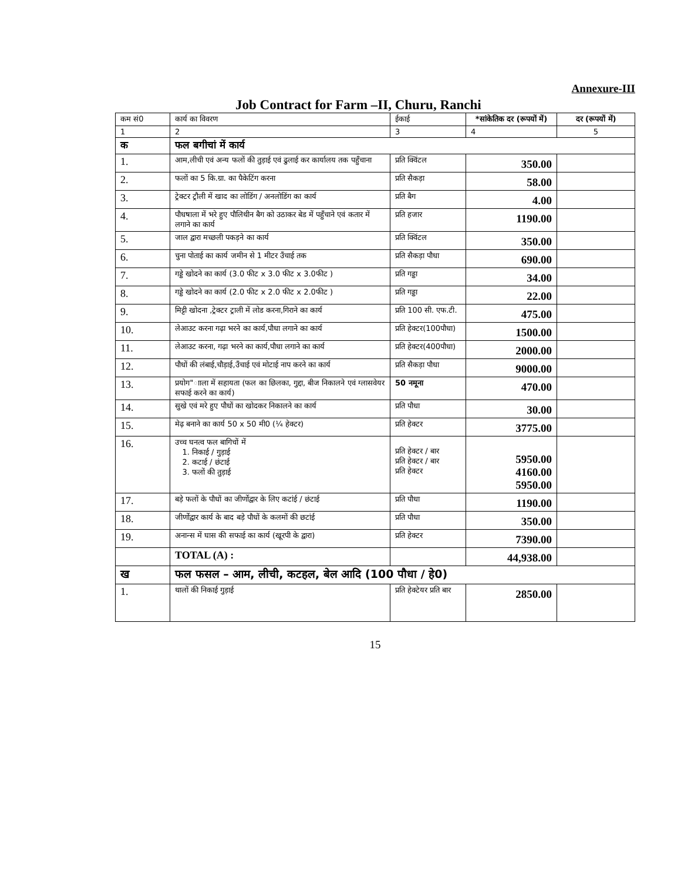Annexure-III
Job Contract for Farm –II, Churu, Ranchi
| कम सं0 | कार्य का विवरण | ईकाई | *सांकेतिक दर (रूपयों में) | दर (रूपयों में) |
| --- | --- | --- | --- | --- |
| 1 | 2 | 3 | 4 | 5 |
| क | फल बगीचां में कार्य | | | |
| 1. | आम,लीची एवं अन्य फलों की तुड़ाई एवं ढुलाई कर कार्यालय तक पहुँचाना | प्रति क्विंटल | 350.00 | |
| 2. | फलों का 5 कि.ग्रा. का पैकेटिंग करना | प्रति सैकड़ा | 58.00 | |
| 3. | ट्रेक्टर ट्रौली में खाद का लोडिंग / अनलोडिंग का कार्य | प्रति बैग | 4.00 | |
| 4. | पौधषाला में भरे हुए पौलिथीन बैग को उठाकर बेड में पहुँचाने एवं कतार में लगाने का कार्य | प्रति हजार | 1190.00 | |
| 5. | जाल द्वारा मच्छली पकड़ने का कार्य | प्रति क्विंटल | 350.00 | |
| 6. | चुना पोताई का कार्य जमीन से 1 मीटर उँचाई तक | प्रति सैकड़ा पौधा | 690.00 | |
| 7. | गड्डे खोदने का कार्य (3.0 फीट x 3.0 फीट x 3.0फीट ) | प्रति गड्डा | 34.00 | |
| 8. | गड्डे खोदने का कार्य (2.0 फीट x 2.0 फीट x 2.0फीट ) | प्रति गड्डा | 22.00 | |
| 9. | मिट्टी खोदना ,ट्रेक्टर ट्राली में लोड करना,गिराने का कार्य | प्रति 100 सी. एफ.टी. | 475.00 | |
| 10. | लेआउट करना गढ़ा भरने का कार्य,पौधा लगाने का कार्य | प्रति हेक्टर(100पौधा) | 1500.00 | |
| 11. | लेआउट करना, गढ़ा भरने का कार्य,पौधा लगाने का कार्य | प्रति हेक्टर(400पौधा) | 2000.00 | |
| 12. | पौधों की लंबाई,चौड़ाई,उँचाई एवं मोटाई नाप करने का कार्य | प्रति सैकड़ा पौधा | 9000.00 | |
| 13. | प्रयोग"ााला में सहायता (फल का छिलका, गुद्दा, बीज निकालने एवं ग्लासवेयर सफाई करने का कार्य) | 50 नमूना | 470.00 | |
| 14. | सुखे एवं मरे हुए पौधों का खोदकर निकालने का कार्य | प्रति पौधा | 30.00 | |
| 15. | मेढ़ बनाने का कार्य 50 x 50 मी0 (¼ हेक्टर) | प्रति हेक्टर | 3775.00 | |
| 16. | उच्च घनत्व फल बागिचों में 1. निकाई / गुड़ाई 2. कटाई / छंटाई 3. फलों की तुड़ाई | प्रति हेक्टर / बार प्रति हेक्टर / बार प्रति हेक्टर | 5950.00 4160.00 5950.00 | |
| 17. | बड़े फलों के पौधों का जीर्णोद्वार के लिए कटांई / छंटाई | प्रति पौधा | 1190.00 | |
| 18. | जीर्णोद्वार कार्य के बाद बड़े पौधों के कलमों की छटांई | प्रति पौधा | 350.00 | |
| 19. | अनान्स में घास की सफाई का कार्य (खूरपी के द्वारा) | प्रति हेक्टर | 7390.00 | |
| | TOTAL (A) : | | 44,938.00 | |
| ख | फल फसल – आम, लीची, कटहल, बेल आदि (100 पौधा / हे0) | | | |
| 1. | थालों की निकाई गुड़ाई | प्रति हेक्टेयर प्रति बार | 2850.00 | |
15